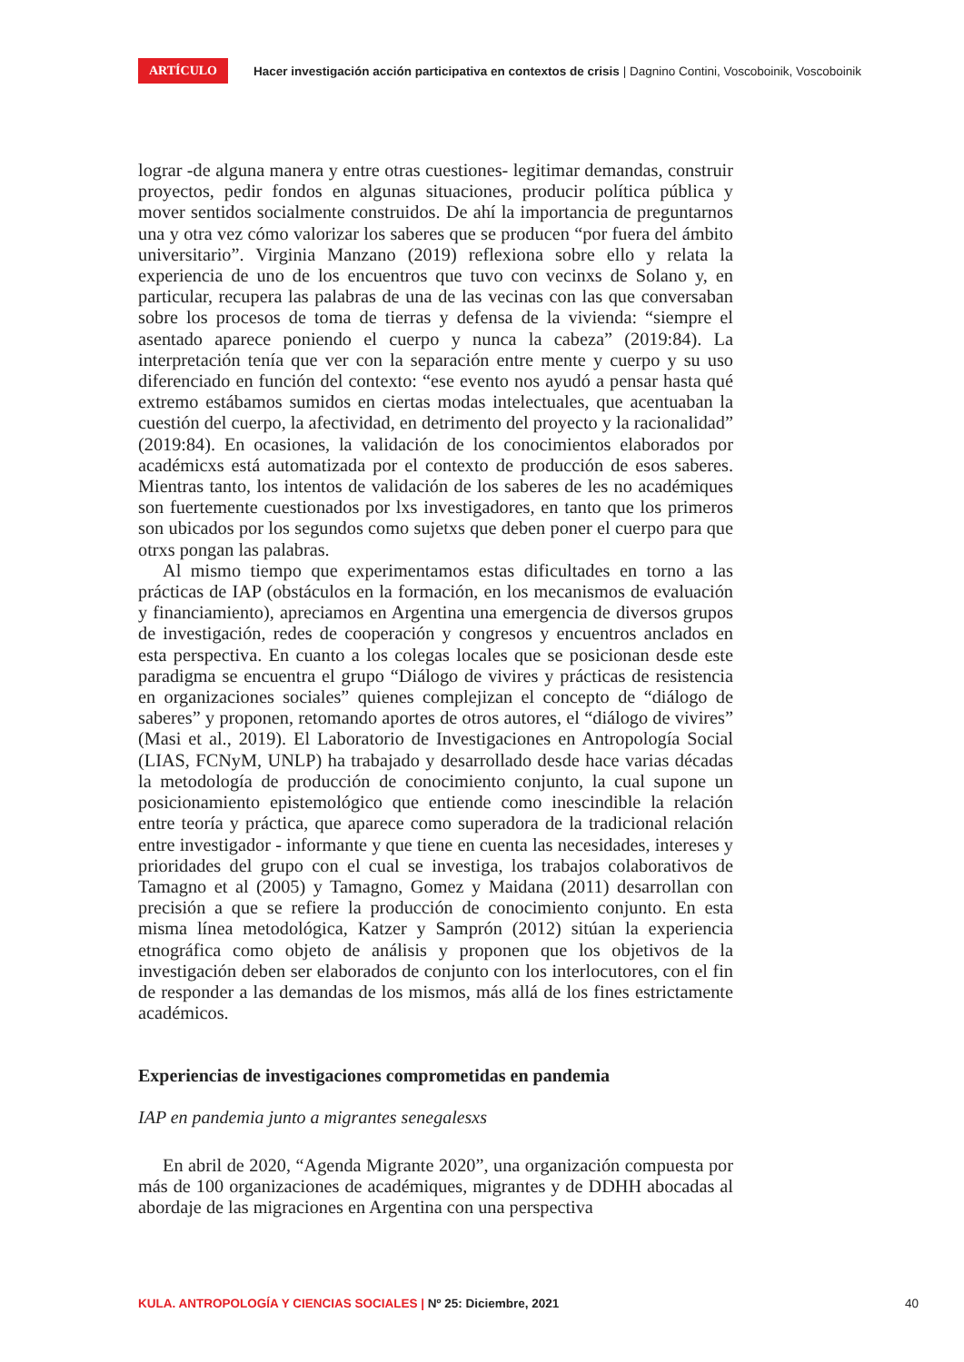ARTÍCULO Hacer investigación acción participativa en contextos de crisis | Dagnino Contini, Voscoboinik, Voscoboinik
lograr -de alguna manera y entre otras cuestiones- legitimar demandas, construir proyectos, pedir fondos en algunas situaciones, producir política pública y mover sentidos socialmente construidos. De ahí la importancia de preguntarnos una y otra vez cómo valorizar los saberes que se producen “por fuera del ámbito universitario”. Virginia Manzano (2019) reflexiona sobre ello y relata la experiencia de uno de los encuentros que tuvo con vecinxs de Solano y, en particular, recupera las palabras de una de las vecinas con las que conversaban sobre los procesos de toma de tierras y defensa de la vivienda: “siempre el asentado aparece poniendo el cuerpo y nunca la cabeza” (2019:84). La interpretación tenía que ver con la separación entre mente y cuerpo y su uso diferenciado en función del contexto: “ese evento nos ayudó a pensar hasta qué extremo estábamos sumidos en ciertas modas intelectuales, que acentuaban la cuestión del cuerpo, la afectividad, en detrimento del proyecto y la racionalidad” (2019:84). En ocasiones, la validación de los conocimientos elaborados por académicxs está automatizada por el contexto de producción de esos saberes. Mientras tanto, los intentos de validación de los saberes de les no académiques son fuertemente cuestionados por lxs investigadores, en tanto que los primeros son ubicados por los segundos como sujetxs que deben poner el cuerpo para que otrxs pongan las palabras.
Al mismo tiempo que experimentamos estas dificultades en torno a las prácticas de IAP (obstáculos en la formación, en los mecanismos de evaluación y financiamiento), apreciamos en Argentina una emergencia de diversos grupos de investigación, redes de cooperación y congresos y encuentros anclados en esta perspectiva. En cuanto a los colegas locales que se posicionan desde este paradigma se encuentra el grupo “Diálogo de vivires y prácticas de resistencia en organizaciones sociales” quienes complejizan el concepto de “diálogo de saberes” y proponen, retomando aportes de otros autores, el “diálogo de vivires” (Masi et al., 2019). El Laboratorio de Investigaciones en Antropología Social (LIAS, FCNyM, UNLP) ha trabajado y desarrollado desde hace varias décadas la metodología de producción de conocimiento conjunto, la cual supone un posicionamiento epistemológico que entiende como inescindible la relación entre teoría y práctica, que aparece como superadora de la tradicional relación entre investigador - informante y que tiene en cuenta las necesidades, intereses y prioridades del grupo con el cual se investiga, los trabajos colaborativos de Tamagno et al (2005) y Tamagno, Gomez y Maidana (2011) desarrollan con precisión a que se refiere la producción de conocimiento conjunto. En esta misma línea metodológica, Katzer y Samprón (2012) sitúan la experiencia etnográfica como objeto de análisis y proponen que los objetivos de la investigación deben ser elaborados de conjunto con los interlocutores, con el fin de responder a las demandas de los mismos, más allá de los fines estrictamente académicos.
Experiencias de investigaciones comprometidas en pandemia
IAP en pandemia junto a migrantes senegalesxs
En abril de 2020, “Agenda Migrante 2020”, una organización compuesta por más de 100 organizaciones de académiques, migrantes y de DDHH abocadas al abordaje de las migraciones en Argentina con una perspectiva
KULA. ANTROPOLOGÍA Y CIENCIAS SOCIALES | Nº 25: Diciembre, 2021 40